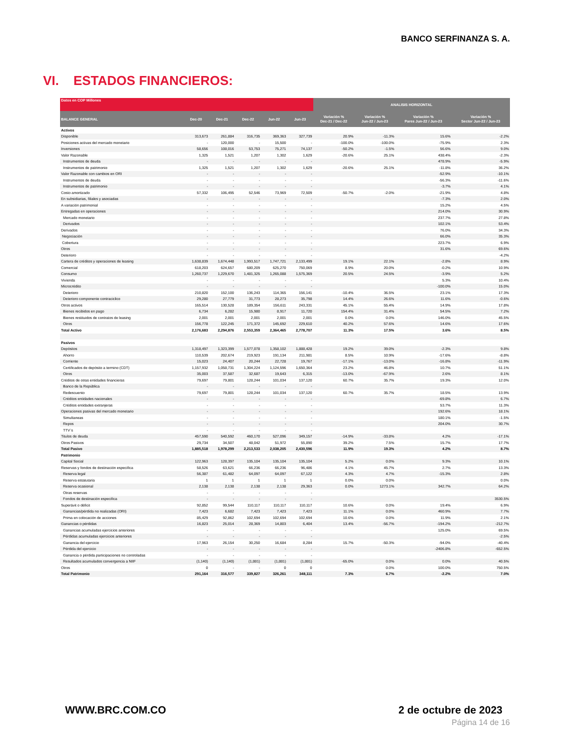BANCO SERFINANZA S. A.
VI. ESTADOS FINANCIEROS:
| Datos en COP Millones | | | | | | ANALISIS HORIZONTAL | | | |
| --- | --- | --- | --- | --- | --- | --- | --- | --- | --- |
| BALANCE GENERAL | Dec-20 | Dec-21 | Dec-22 | Jun-22 | Jun-23 | Variación % Dec-21 / Dec-22 | Variación % Jun-22 / Jun-23 | Variación % Pares Jun-22 / Jun-23 | Variación % Sector Jun-22 / Jun-23 |
| Activos | | | | | | | | | |
| Disponible | 313,673 | 261,884 | 316,735 | 369,363 | 327,739 | 20.9% | -11.3% | 15.6% | -2.2% |
| Posiciones activas del mercado monetario | - | 120,000 | - | 15,500 | - | -100.0% | -100.0% | -75.9% | 2.3% |
| Inversiones | 58,656 | 108,016 | 53,753 | 75,271 | 74,137 | -50.2% | -1.5% | 56.6% | 9.0% |
| Valor Razonable | 1,325 | 1,521 | 1,207 | 1,302 | 1,629 | -20.6% | 25.1% | 438.4% | -2.3% |
| Instrumentos de deuda | - | - | - | - | - | | | 478.9% | -5.9% |
| Instrumentos de patrimonio | 1,325 | 1,521 | 1,207 | 1,302 | 1,629 | -20.6% | 25.1% | -11.8% | 36.2% |
| Valor Razonable con cambios en ORI | - | - | - | - | - | | | -52.9% | -10.1% |
| Instrumentos de deuda | - | - | - | - | - | | | -56.3% | -11.6% |
| Instrumentos de patrimonio | - | - | - | - | - | | | -3.7% | 4.1% |
| Costo amortizado | 57,332 | 106,495 | 52,546 | 73,969 | 72,509 | -50.7% | -2.0% | -21.9% | 4.8% |
| En subsidiarias, filiales y asociadas | - | - | - | - | - | | | -7.3% | 2.0% |
| A variación patrimonial | - | - | - | - | - | | | 15.2% | 4.5% |
| Entregadas en operaciones | - | - | - | - | - | | | 214.0% | 30.9% |
| Mercado monetario | - | - | - | - | - | | | 237.7% | 27.8% |
| Derivados | - | - | - | - | - | | | 102.1% | 53.4% |
| Derivados | - | - | - | - | - | | | 76.0% | 34.3% |
| Negociación | - | - | - | - | - | | | 66.0% | 35.3% |
| Cobertura | - | - | - | - | - | | | 223.7% | 6.9% |
| Otros | - | - | - | - | - | | | 31.6% | 69.6% |
| Deterioro | - | - | - | - | - | | | | -4.2% |
| Cartera de créditos y operaciones de leasing | 1,638,839 | 1,674,448 | 1,993,517 | 1,747,721 | 2,133,499 | 19.1% | 22.1% | -2.8% | 8.9% |
| Comercial | 618,203 | 624,657 | 680,209 | 625,270 | 750,069 | 8.9% | 20.0% | -0.2% | 10.9% |
| Consumo | 1,260,737 | 1,229,670 | 1,481,325 | 1,265,088 | 1,575,369 | 20.5% | 24.5% | -3.9% | 5.2% |
| Vivienda | - | - | - | - | - | | | 5.3% | 10.4% |
| Microcrédito | - | - | - | - | - | | | -100.0% | 15.0% |
| Deterioro | 210,820 | 152,100 | 136,243 | 114,365 | 156,141 | -10.4% | 36.5% | 23.1% | 17.3% |
| Deterioro componente contraciclico | 29,280 | 27,779 | 31,773 | 28,273 | 35,798 | 14.4% | 26.6% | 11.6% | -0.6% |
| Otros activos | 165,514 | 130,528 | 189,354 | 156,611 | 243,331 | 45.1% | 55.4% | 14.9% | 17.8% |
| Bienes recibidos en pago | 6,734 | 6,282 | 15,980 | 8,917 | 11,720 | 154.4% | 31.4% | 54.5% | 7.2% |
| Bienes restituidos de contratos de leasing | 2,001 | 2,001 | 2,001 | 2,001 | 2,001 | 0.0% | 0.0% | 146.0% | 45.5% |
| Otros | 156,778 | 122,245 | 171,372 | 145,692 | 229,610 | 40.2% | 57.6% | 14.6% | 17.6% |
| Total Activo | 2,176,683 | 2,294,876 | 2,553,359 | 2,364,465 | 2,778,707 | 11.3% | 17.5% | 3.6% | 8.5% |
| Pasivos | | | | | | | | | |
| Depósitos | 1,318,497 | 1,323,399 | 1,577,078 | 1,358,102 | 1,888,428 | 19.2% | 39.0% | -2.3% | 9.8% |
| Ahorro | 110,539 | 202,674 | 219,923 | 191,134 | 211,981 | 8.5% | 10.9% | -17.6% | -8.8% |
| Corriente | 15,023 | 24,407 | 20,244 | 22,728 | 19,767 | -17.1% | -13.0% | -16.8% | -11.9% |
| Certificados de depósito a termino (CDT) | 1,157,932 | 1,058,731 | 1,304,224 | 1,124,596 | 1,650,364 | 23.2% | 46.8% | 10.7% | 51.1% |
| Otros | 35,003 | 37,587 | 32,687 | 19,643 | 6,315 | -13.0% | -67.9% | 2.6% | 8.1% |
| Créditos de otras entidades financieras | 79,697 | 79,801 | 128,244 | 101,034 | 137,120 | 60.7% | 35.7% | 19.3% | 12.0% |
| Banco de la República | - | - | - | - | - | | | | |
| Redescuento | 79,697 | 79,801 | 128,244 | 101,034 | 137,120 | 60.7% | 35.7% | 18.5% | 13.9% |
| Créditos entidades nacionales | - | - | - | - | - | | | -69.8% | 6.7% |
| Créditos entidades extranjeras | - | - | - | - | - | | | 53.7% | 11.3% |
| Operaciones pasivas del mercado monetario | - | - | - | - | - | | | 192.6% | 18.1% |
| Simultaneas | - | - | - | - | - | | | 180.1% | -1.5% |
| Repos | - | - | - | - | - | | | 204.0% | 30.7% |
| TTV´s | - | - | - | - | - | | | | |
| Titulos de deuda | 457,590 | 540,592 | 460,170 | 527,096 | 349,157 | -14.9% | -33.8% | 4.2% | -17.1% |
| Otros Pasivos | 29,734 | 34,507 | 48,042 | 51,972 | 55,890 | 39.2% | 7.5% | 15.7% | 17.7% |
| Total Pasivo | 1,885,518 | 1,978,299 | 2,213,533 | 2,038,205 | 2,430,596 | 11.9% | 19.3% | 4.2% | 8.7% |
| Patrimonio | | | | | | | | | |
| Capital Social | 122,963 | 128,397 | 135,104 | 135,104 | 135,104 | 5.2% | 0.0% | 9.3% | 10.1% |
| Reservas y fondos de destinación especifica | 58,526 | 63,621 | 66,236 | 66,236 | 96,486 | 4.1% | 45.7% | 2.7% | 13.3% |
| Reserva legal | 56,387 | 61,482 | 64,097 | 64,097 | 67,122 | 4.3% | 4.7% | -15.3% | 2.8% |
| Reserva estatutaria | 1 | 1 | 1 | 1 | 1 | 0.0% | 0.0% | | 0.0% |
| Reserva ocasional | 2,138 | 2,138 | 2,138 | 2,138 | 29,363 | 0.0% | 1273.1% | 342.7% | 64.2% |
| Otras reservas | - | - | - | - | - | | | | |
| Fondos de destinación especifica | - | - | - | - | - | | | | 3530.5% |
| Superávit o déficit | 92,852 | 99,544 | 110,117 | 110,117 | 110,117 | 10.6% | 0.0% | 19.4% | 6.9% |
| Ganancias/pérdida no realizadas (ORI) | 7,423 | 6,682 | 7,423 | 7,423 | 7,423 | 11.1% | 0.0% | 460.9% | 7.7% |
| Prima en colocación de acciones | 85,429 | 92,862 | 102,694 | 102,694 | 102,694 | 10.6% | 0.0% | 11.9% | 2.1% |
| Ganancias o pérdidas | 16,823 | 25,014 | 28,369 | 14,803 | 6,404 | 13.4% | -56.7% | -194.2% | -212.7% |
| Ganancias acumuladas ejercicios anteriores | - | - | - | - | - | | | 125.0% | 69.5% |
| Pérdidas acumuladas ejercicios anteriores | - | - | - | - | - | | | | -2.5% |
| Ganancia del ejercicio | 17,963 | 26,154 | 30,250 | 16,684 | 8,284 | 15.7% | -50.3% | -94.0% | -40.4% |
| Pérdida del ejercicio | - | - | - | - | - | | | -2406.8% | -652.5% |
| Ganancia o pérdida participaciones no controladas | - | - | - | - | - | | | | |
| Resultados acumulados convergencia a NIIF | (1,140) | (1,140) | (1,881) | (1,881) | (1,881) | -65.0% | 0.0% | 0.0% | 40.5% |
| Otros | 0 | - | - | 0 | 0 | | 0.0% | 100.0% | 750.5% |
| Total Patrimonio | 291,164 | 316,577 | 339,827 | 326,261 | 348,111 | 7.3% | 6.7% | -2.2% | 7.0% |
WWW.BRC.COM.CO 2 de octubre de 2023
Página 14 de 16